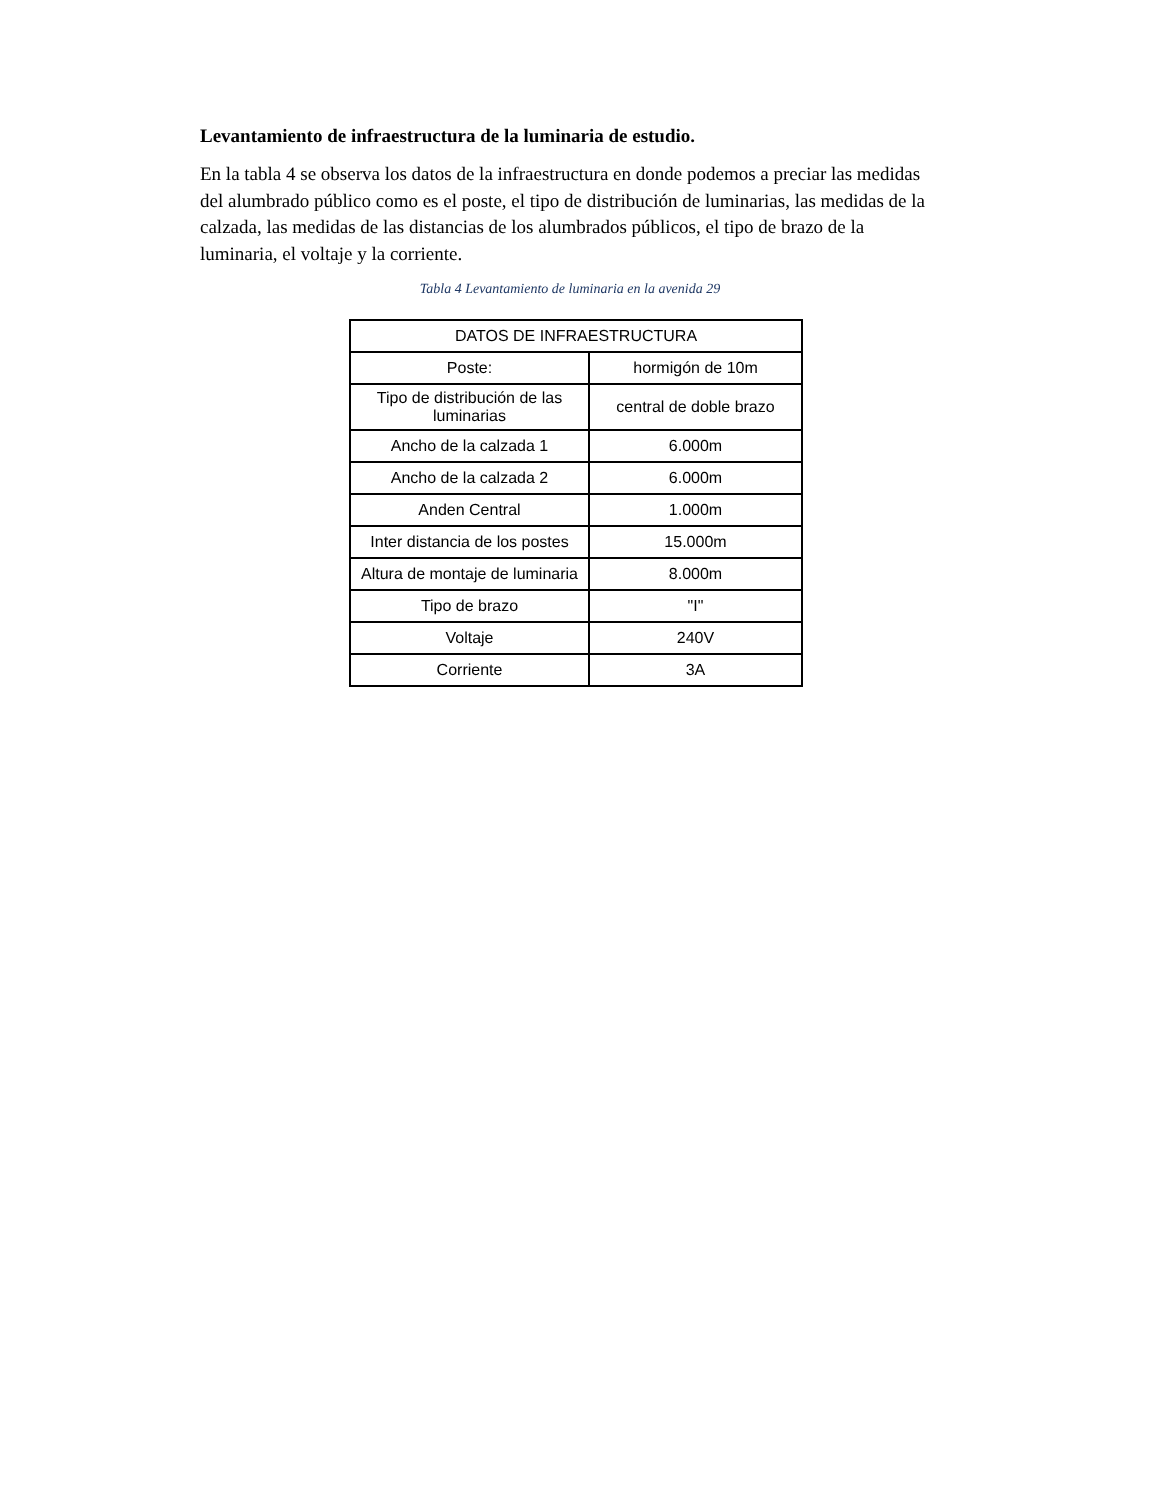Levantamiento de infraestructura de la luminaria de estudio.
En la tabla 4 se observa los datos de la infraestructura en donde podemos a preciar las medidas del alumbrado público como es el poste, el tipo de distribución de luminarias, las medidas de la calzada, las medidas de las distancias de los alumbrados públicos, el tipo de brazo de la luminaria, el voltaje y la corriente.
Tabla 4 Levantamiento de luminaria en la avenida 29
| DATOS DE INFRAESTRUCTURA | |
| --- | --- |
| Poste: | hormigón de 10m |
| Tipo de distribución de las luminarias | central de doble brazo |
| Ancho de la calzada 1 | 6.000m |
| Ancho de la calzada 2 | 6.000m |
| Anden Central | 1.000m |
| Inter distancia de los postes | 15.000m |
| Altura de montaje de luminaria | 8.000m |
| Tipo de brazo | "I" |
| Voltaje | 240V |
| Corriente | 3A |